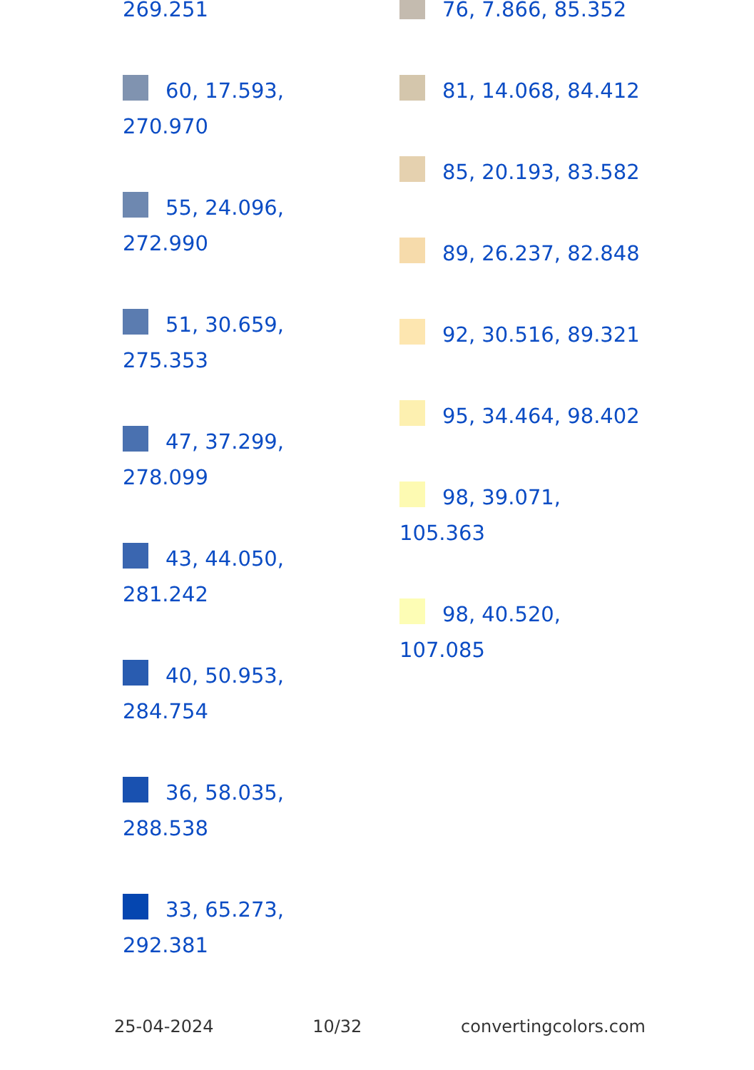269.251
60, 17.593, 270.970
55, 24.096, 272.990
51, 30.659, 275.353
47, 37.299, 278.099
43, 44.050, 281.242
40, 50.953, 284.754
36, 58.035, 288.538
33, 65.273, 292.381
76, 7.866, 85.352
81, 14.068, 84.412
85, 20.193, 83.582
89, 26.237, 82.848
92, 30.516, 89.321
95, 34.464, 98.402
98, 39.071, 105.363
98, 40.520, 107.085
25-04-2024 10/32 convertingcolors.com